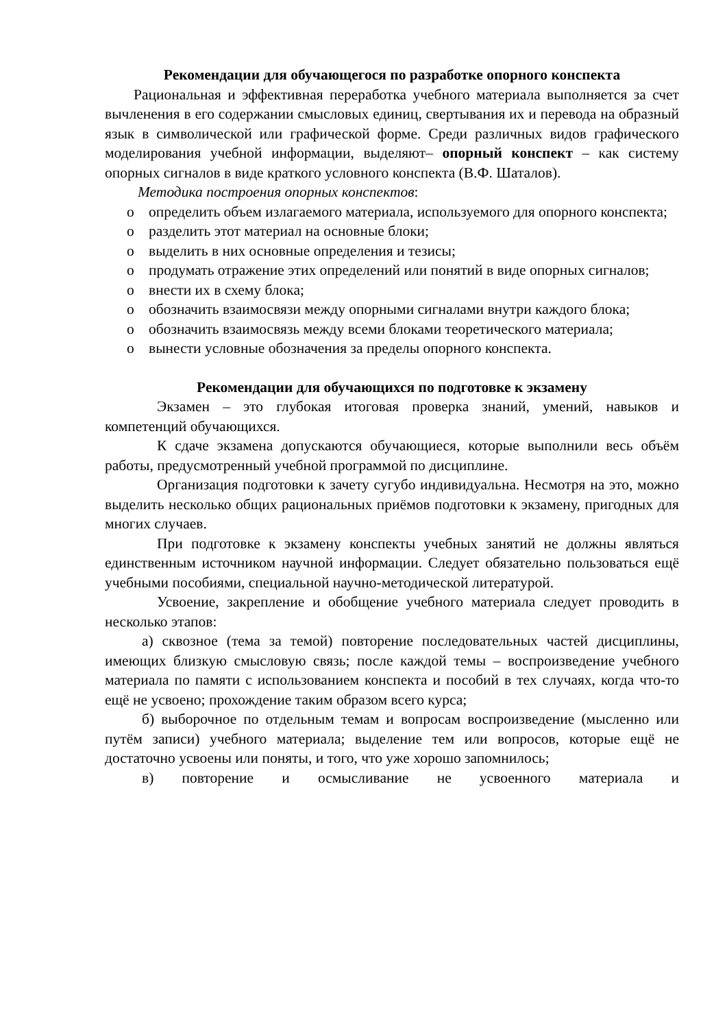Рекомендации для обучающегося по разработке опорного конспекта
Рациональная и эффективная переработка учебного материала выполняется за счет вычленения в его содержании смысловых единиц, свертывания их и перевода на образный язык в символической или графической форме. Среди различных видов графического моделирования учебной информации, выделяют– опорный конспект – как систему опорных сигналов в виде краткого условного конспекта (В.Ф. Шаталов).
Методика построения опорных конспектов:
o определить объем излагаемого материала, используемого для опорного конспекта;
o разделить этот материал на основные блоки;
o выделить в них основные определения и тезисы;
o продумать отражение этих определений или понятий в виде опорных сигналов;
o внести их в схему блока;
o обозначить взаимосвязи между опорными сигналами внутри каждого блока;
o обозначить взаимосвязь между всеми блоками теоретического материала;
o вынести условные обозначения за пределы опорного конспекта.
Рекомендации для обучающихся по подготовке к экзамену
Экзамен – это глубокая итоговая проверка знаний, умений, навыков и компетенций обучающихся.
К сдаче экзамена допускаются обучающиеся, которые выполнили весь объём работы, предусмотренный учебной программой по дисциплине.
Организация подготовки к зачету сугубо индивидуальна. Несмотря на это, можно выделить несколько общих рациональных приёмов подготовки к экзамену, пригодных для многих случаев.
При подготовке к экзамену конспекты учебных занятий не должны являться единственным источником научной информации. Следует обязательно пользоваться ещё учебными пособиями, специальной научно-методической литературой.
Усвоение, закрепление и обобщение учебного материала следует проводить в несколько этапов:
а) сквозное (тема за темой) повторение последовательных частей дисциплины, имеющих близкую смысловую связь; после каждой темы – воспроизведение учебного материала по памяти с использованием конспекта и пособий в тех случаях, когда что-то ещё не усвоено; прохождение таким образом всего курса;
б) выборочное по отдельным темам и вопросам воспроизведение (мысленно или путём записи) учебного материала; выделение тем или вопросов, которые ещё не достаточно усвоены или поняты, и того, что уже хорошо запомнилось;
в) повторение и осмысливание не усвоенного материала и